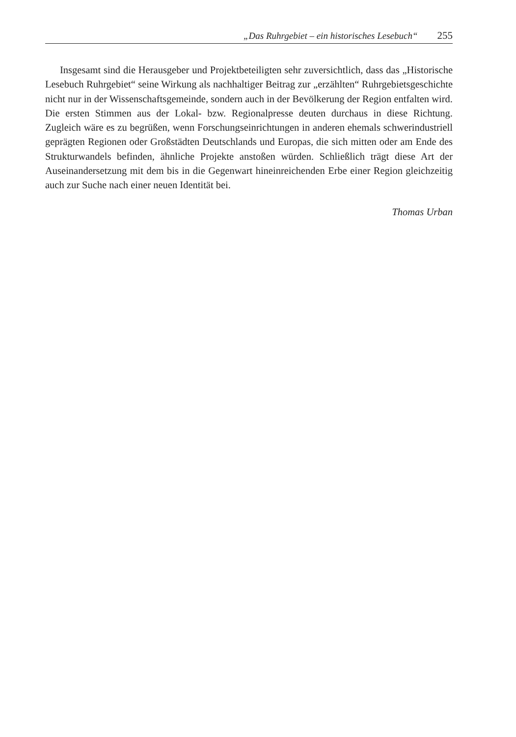„Das Ruhrgebiet – ein historisches Lesebuch“ 255
Insgesamt sind die Herausgeber und Projektbeteiligten sehr zuversichtlich, dass das „Historische Lesebuch Ruhrgebiet“ seine Wirkung als nachhaltiger Beitrag zur „erzählten“ Ruhrgebietsgeschichte nicht nur in der Wissenschaftsgemeinde, sondern auch in der Bevölkerung der Region entfalten wird. Die ersten Stimmen aus der Lokal- bzw. Regionalpresse deuten durchaus in diese Richtung. Zugleich wäre es zu begrüßen, wenn Forschungseinrichtungen in anderen ehemals schwerindustriell geprägten Regionen oder Großstädten Deutschlands und Europas, die sich mitten oder am Ende des Strukturwandels befinden, ähnliche Projekte anstoßen würden. Schließlich trägt diese Art der Auseinandersetzung mit dem bis in die Gegenwart hineinreichenden Erbe einer Region gleichzeitig auch zur Suche nach einer neuen Identität bei.
Thomas Urban